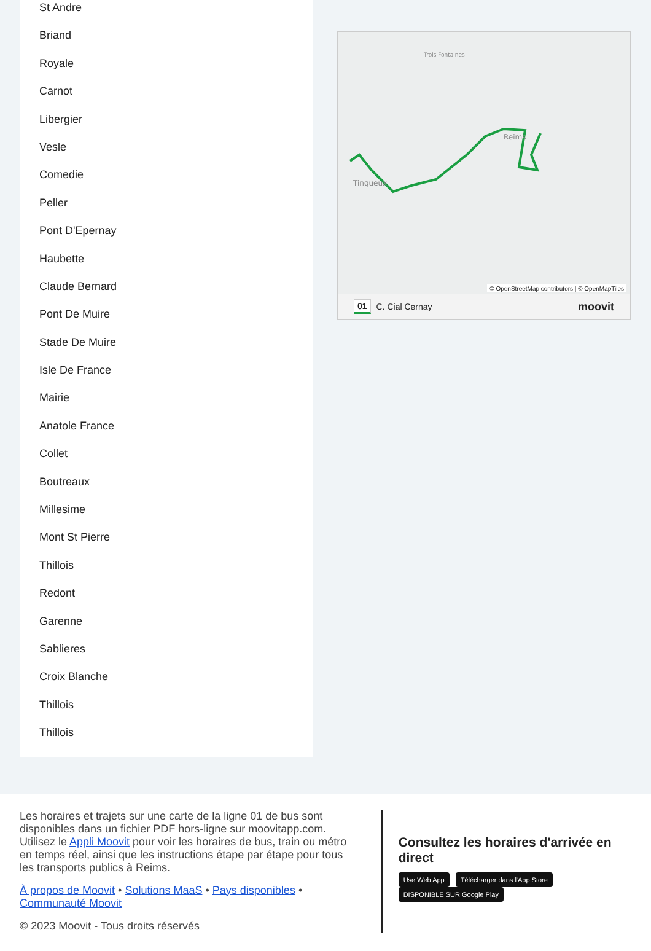St Andre
Briand
Royale
Carnot
Libergier
Vesle
Comedie
Peller
Pont D'Epernay
Haubette
Claude Bernard
Pont De Muire
Stade De Muire
Isle De France
Mairie
Anatole France
Collet
Boutreaux
Millesime
Mont St Pierre
Thillois
Redont
Garenne
Sablieres
Croix Blanche
Thillois
Thillois
Reims
Tinqueux
Trois Fontaines
© OpenStreetMap contributors | © OpenMapTiles
01 C. Cial Cernay moovit
Les horaires et trajets sur une carte de la ligne 01 de bus sont disponibles dans un fichier PDF hors-ligne sur moovitapp.com. Utilisez le Appli Moovit pour voir les horaires de bus, train ou métro en temps réel, ainsi que les instructions étape par étape pour tous les transports publics à Reims.
À propos de Moovit • Solutions MaaS • Pays disponibles • Communauté Moovit
© 2023 Moovit - Tous droits réservés
Consultez les horaires d'arrivée en direct
Use Web App Télécharger dans l'App Store DISPONIBLE SUR Google Play